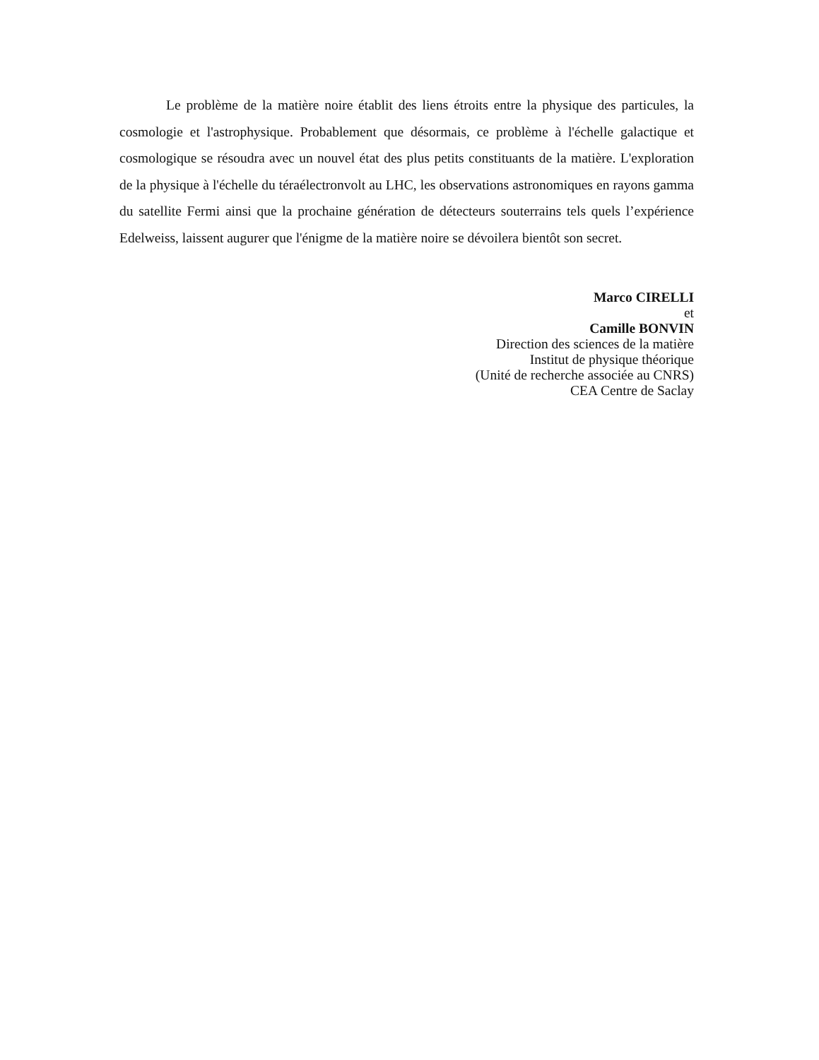Le problème de la matière noire établit des liens étroits entre la physique des particules, la cosmologie et l'astrophysique. Probablement que désormais, ce problème à l'échelle galactique et cosmologique se résoudra avec un nouvel état des plus petits constituants de la matière. L'exploration de la physique à l'échelle du téraélectronvolt au LHC, les observations astronomiques en rayons gamma du satellite Fermi ainsi que la prochaine génération de détecteurs souterrains tels quels l’expérience Edelweiss, laissent augurer que l'énigme de la matière noire se dévoilera bientôt son secret.
Marco CIRELLI
et
Camille BONVIN
Direction des sciences de la matière
Institut de physique théorique
(Unité de recherche associée au CNRS)
CEA Centre de Saclay